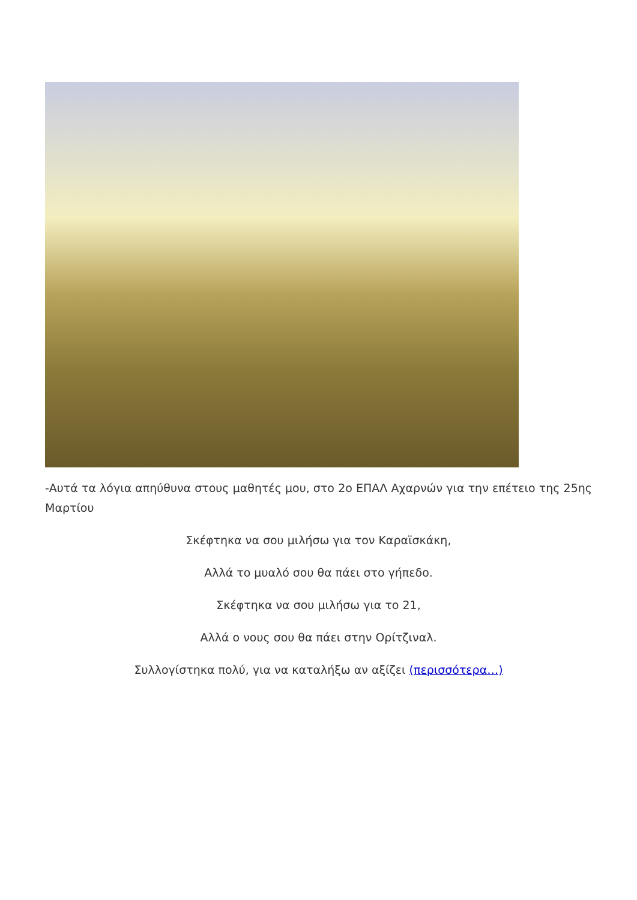-Αυτά τα λόγια απηύθυνα στους μαθητές μου, στο 2ο ΕΠΑΛ Αχαρνών για την επέτειο της 25ης Μαρτίου
Σκέφτηκα να σου μιλήσω για τον Καραϊσκάκη,
Αλλά το μυαλό σου θα πάει στο γήπεδο.
Σκέφτηκα να σου μιλήσω για το 21,
Αλλά ο νους σου θα πάει στην Ορίτζιναλ.
Συλλογίστηκα πολύ, για να καταλήξω αν αξίζει (περισσότερα…)